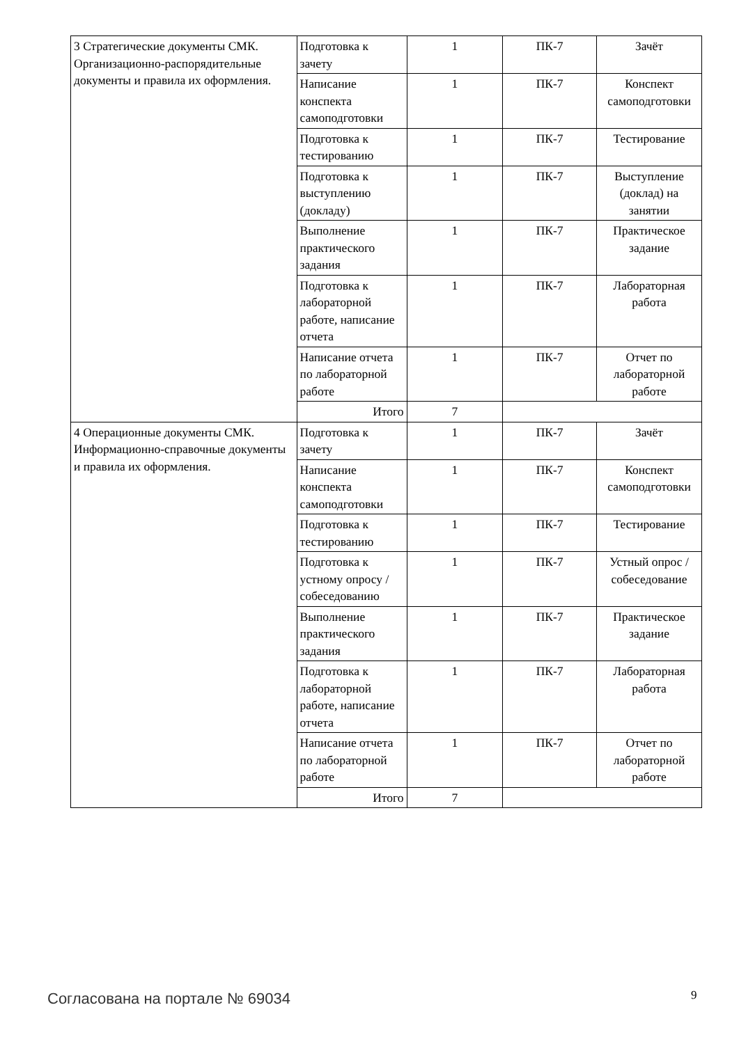| 3 Стратегические документы СМК. Организационно-распорядительные документы и правила их оформления. | Подготовка к зачету | 1 | ПК-7 | Зачёт |
| | Написание конспекта самоподготовки | 1 | ПК-7 | Конспект самоподготовки |
| | Подготовка к тестированию | 1 | ПК-7 | Тестирование |
| | Подготовка к выступлению (докладу) | 1 | ПК-7 | Выступление (доклад) на занятии |
| | Выполнение практического задания | 1 | ПК-7 | Практическое задание |
| | Подготовка к лабораторной работе, написание отчета | 1 | ПК-7 | Лабораторная работа |
| | Написание отчета по лабораторной работе | 1 | ПК-7 | Отчет по лабораторной работе |
| | Итого | 7 | | |
| 4 Операционные документы СМК. Информационно-справочные документы и правила их оформления. | Подготовка к зачету | 1 | ПК-7 | Зачёт |
| | Написание конспекта самоподготовки | 1 | ПК-7 | Конспект самоподготовки |
| | Подготовка к тестированию | 1 | ПК-7 | Тестирование |
| | Подготовка к устному опросу / собеседованию | 1 | ПК-7 | Устный опрос / собеседование |
| | Выполнение практического задания | 1 | ПК-7 | Практическое задание |
| | Подготовка к лабораторной работе, написание отчета | 1 | ПК-7 | Лабораторная работа |
| | Написание отчета по лабораторной работе | 1 | ПК-7 | Отчет по лабораторной работе |
| | Итого | 7 | | |
Согласована на портале № 69034 9